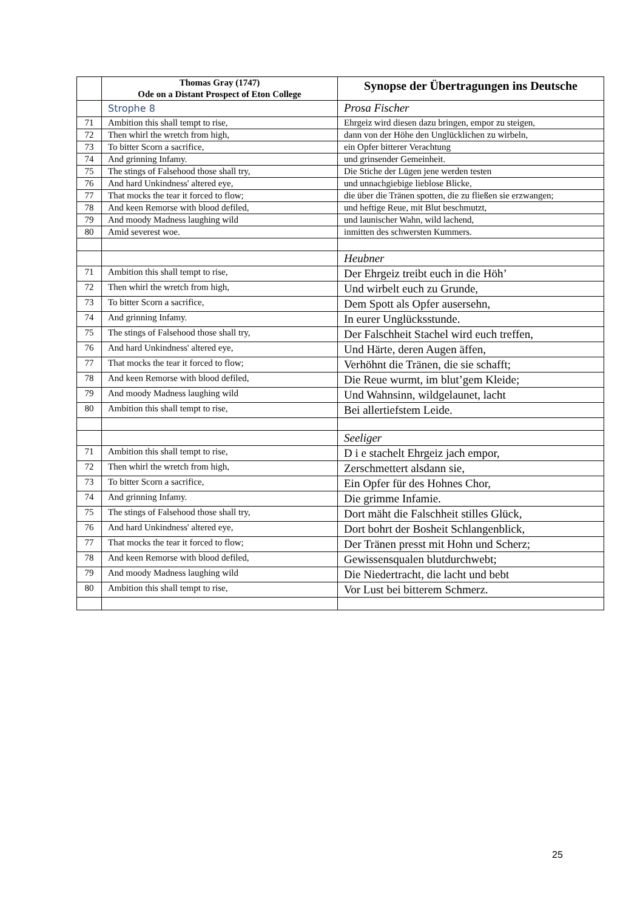| | Thomas Gray (1747) Ode on a Distant Prospect of Eton College | Synopse der Übertragungen ins Deutsche |
| --- | --- | --- |
| | Strophe 8 | Prosa Fischer |
| 71 | Ambition this shall tempt to rise, | Ehrgeiz wird diesen dazu bringen, empor zu steigen, |
| 72 | Then whirl the wretch from high, | dann von der Höhe den Unglücklichen zu wirbeln, |
| 73 | To bitter Scorn a sacrifice, | ein Opfer bitterer Verachtung |
| 74 | And grinning Infamy. | und grinsender Gemeinheit. |
| 75 | The stings of Falsehood those shall try, | Die Stiche der Lügen jene werden testen |
| 76 | And hard Unkindness' altered eye, | und unnachgiebige lieblose Blicke, |
| 77 | That mocks the tear it forced to flow; | die über die Tränen spotten, die zu fließen sie erzwangen; |
| 78 | And keen Remorse with blood defiled, | und heftige Reue, mit Blut beschmutzt, |
| 79 | And moody Madness laughing wild | und launischer Wahn, wild lachend, |
| 80 | Amid severest woe. | inmitten des schwersten Kummers. |
| | | Heubner |
| 71 | Ambition this shall tempt to rise, | Der Ehrgeiz treibt euch in die Höh’ |
| 72 | Then whirl the wretch from high, | Und wirbelt euch zu Grunde, |
| 73 | To bitter Scorn a sacrifice, | Dem Spott als Opfer ausersehn, |
| 74 | And grinning Infamy. | In eurer Unglücksstunde. |
| 75 | The stings of Falsehood those shall try, | Der Falschheit Stachel wird euch treffen, |
| 76 | And hard Unkindness' altered eye, | Und Härte, deren Augen äffen, |
| 77 | That mocks the tear it forced to flow; | Verhöhnt die Tränen, die sie schafft; |
| 78 | And keen Remorse with blood defiled, | Die Reue wurmt, im blut’gem Kleide; |
| 79 | And moody Madness laughing wild | Und Wahnsinn, wildgelaunet, lacht |
| 80 | Ambition this shall tempt to rise, | Bei allertiefstem Leide. |
| | | Seeliger |
| 71 | Ambition this shall tempt to rise, | D i e stachelt Ehrgeiz jach empor, |
| 72 | Then whirl the wretch from high, | Zerschmettert alsdann sie, |
| 73 | To bitter Scorn a sacrifice, | Ein Opfer für des Hohnes Chor, |
| 74 | And grinning Infamy. | Die grimme Infamie. |
| 75 | The stings of Falsehood those shall try, | Dort mäht die Falschheit stilles Glück, |
| 76 | And hard Unkindness' altered eye, | Dort bohrt der Bosheit Schlangenblick, |
| 77 | That mocks the tear it forced to flow; | Der Tränen presst mit Hohn und Scherz; |
| 78 | And keen Remorse with blood defiled, | Gewissensqualen blutdurchwebt; |
| 79 | And moody Madness laughing wild | Die Niedertracht, die lacht und bebt |
| 80 | Ambition this shall tempt to rise, | Vor Lust bei bitterem Schmerz. |
25